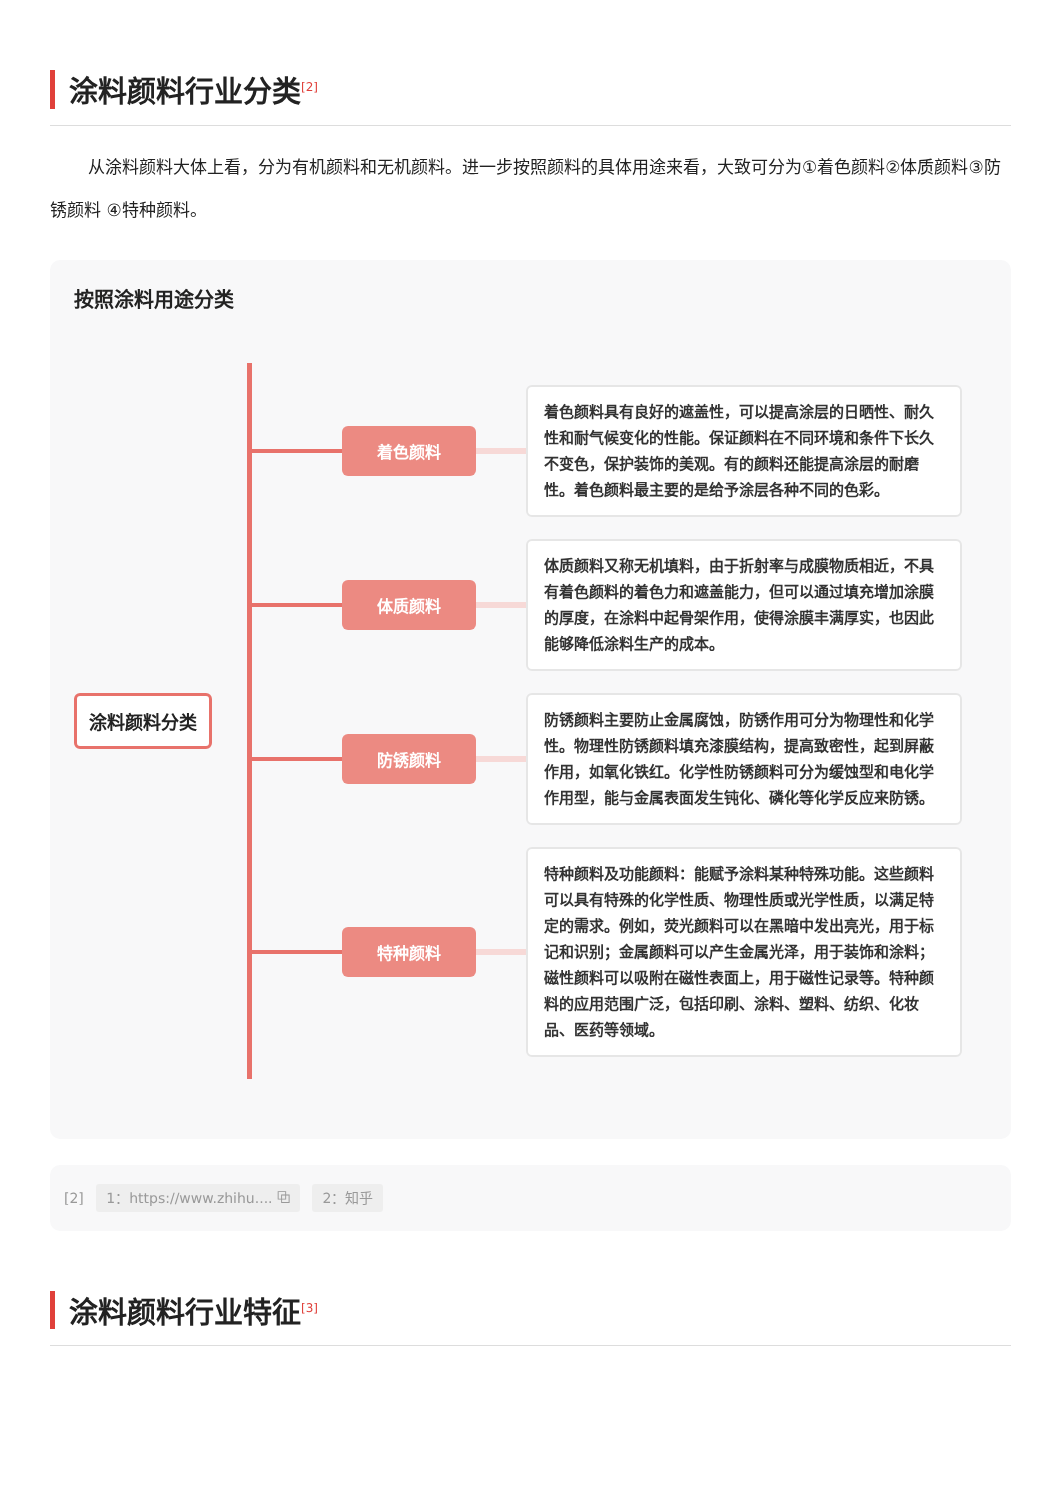涂料颜料行业分类<sup>[2]</sup>
从涂料颜料大体上看，分为有机颜料和无机颜料。进一步按照颜料的具体用途来看，大致可分为①着色颜料②体质颜料③防锈颜料 ④特种颜料。
按照涂料用途分类
涂料颜料分类
着色颜料
着色颜料具有良好的遮盖性，可以提高涂层的日晒性、耐久性和耐气候变化的性能。保证颜料在不同环境和条件下长久不变色，保护装饰的美观。有的颜料还能提高涂层的耐磨性。着色颜料最主要的是给予涂层各种不同的色彩。
体质颜料
体质颜料又称无机填料，由于折射率与成膜物质相近，不具有着色颜料的着色力和遮盖能力，但可以通过填充增加涂膜的厚度，在涂料中起骨架作用，使得涂膜丰满厚实，也因此能够降低涂料生产的成本。
防锈颜料
防锈颜料主要防止金属腐蚀，防锈作用可分为物理性和化学性。物理性防锈颜料填充漆膜结构，提高致密性，起到屏蔽作用，如氧化铁红。化学性防锈颜料可分为缓蚀型和电化学作用型，能与金属表面发生钝化、磷化等化学反应来防锈。
特种颜料
特种颜料及功能颜料：能赋予涂料某种特殊功能。这些颜料可以具有特殊的化学性质、物理性质或光学性质，以满足特定的需求。例如，荧光颜料可以在黑暗中发出亮光，用于标记和识别；金属颜料可以产生金属光泽，用于装饰和涂料；磁性颜料可以吸附在磁性表面上，用于磁性记录等。特种颜料的应用范围广泛，包括印刷、涂料、塑料、纺织、化妆品、医药等领域。
[2] 1：https://www.zhihu.... ⧉ 2：知乎
涂料颜料行业特征<sup>[3]</sup>